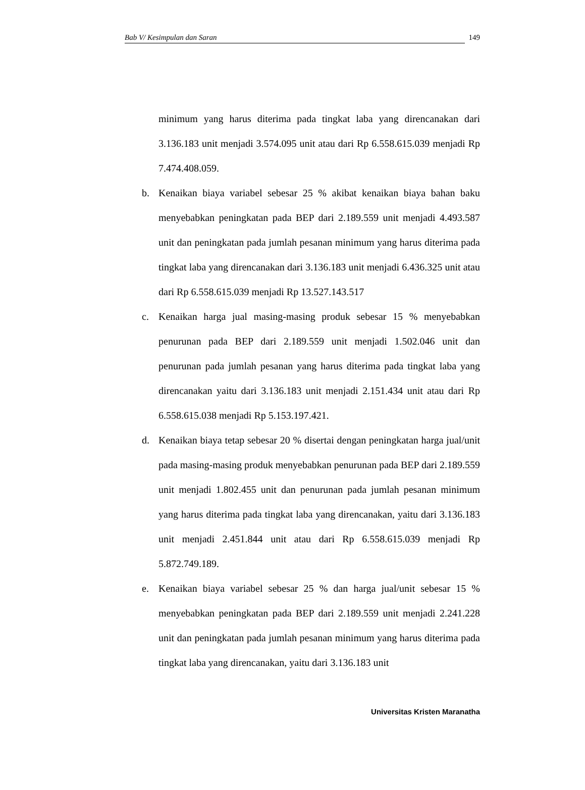Bab V/ Kesimpulan dan Saran 149
minimum yang harus diterima pada tingkat laba yang direncanakan dari 3.136.183 unit menjadi 3.574.095 unit atau dari Rp 6.558.615.039 menjadi Rp 7.474.408.059.
b. Kenaikan biaya variabel sebesar 25 % akibat kenaikan biaya bahan baku menyebabkan peningkatan pada BEP dari 2.189.559 unit menjadi 4.493.587 unit dan peningkatan pada jumlah pesanan minimum yang harus diterima pada tingkat laba yang direncanakan dari 3.136.183 unit menjadi 6.436.325 unit atau dari Rp 6.558.615.039 menjadi Rp 13.527.143.517
c. Kenaikan harga jual masing-masing produk sebesar 15 % menyebabkan penurunan pada BEP dari 2.189.559 unit menjadi 1.502.046 unit dan penurunan pada jumlah pesanan yang harus diterima pada tingkat laba yang direncanakan yaitu dari 3.136.183 unit menjadi 2.151.434 unit atau dari Rp 6.558.615.038 menjadi Rp 5.153.197.421.
d. Kenaikan biaya tetap sebesar 20 % disertai dengan peningkatan harga jual/unit pada masing-masing produk menyebabkan penurunan pada BEP dari 2.189.559 unit menjadi 1.802.455 unit dan penurunan pada jumlah pesanan minimum yang harus diterima pada tingkat laba yang direncanakan, yaitu dari 3.136.183 unit menjadi 2.451.844 unit atau dari Rp 6.558.615.039 menjadi Rp 5.872.749.189.
e. Kenaikan biaya variabel sebesar 25 % dan harga jual/unit sebesar 15 % menyebabkan peningkatan pada BEP dari 2.189.559 unit menjadi 2.241.228 unit dan peningkatan pada jumlah pesanan minimum yang harus diterima pada tingkat laba yang direncanakan, yaitu dari 3.136.183 unit
Universitas Kristen Maranatha